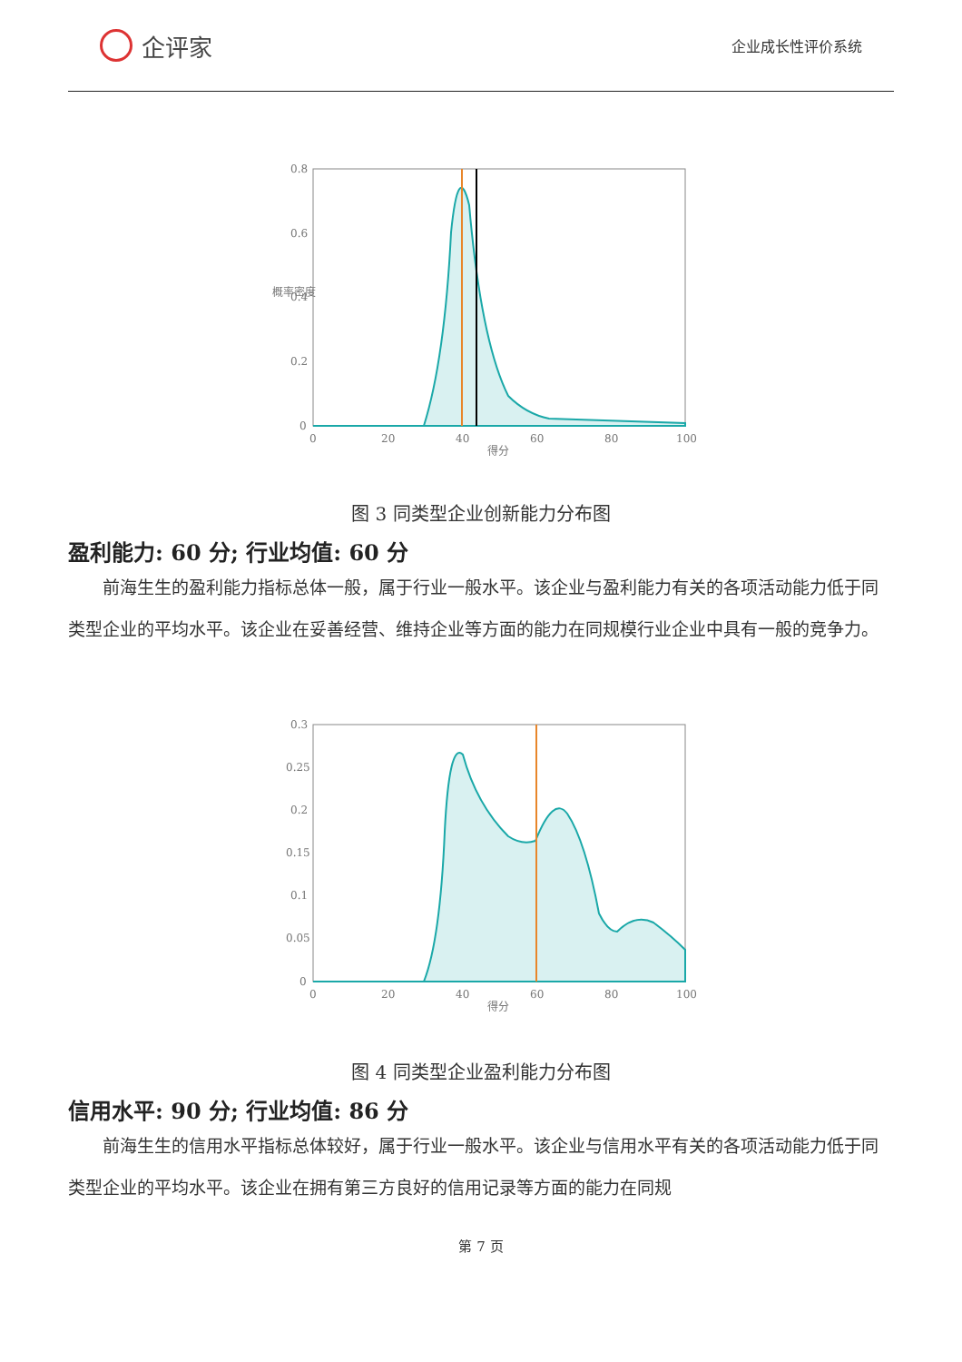企评家
企业成长性评价系统
0.8
0.6
0.4
0.2
0
0
20
40
60
80
100
得分
概率密度
图 3 同类型企业创新能力分布图
盈利能力: 60 分; 行业均值: 60 分
前海生生的盈利能力指标总体一般，属于行业一般水平。该企业与盈利能力有关的各项活动能力低于同类型企业的平均水平。该企业在妥善经营、维持企业等方面的能力在同规模行业企业中具有一般的竞争力。
0.3
0.25
0.2
0.15
0.1
0.05
0
0
20
40
60
80
100
得分
图 4 同类型企业盈利能力分布图
信用水平: 90 分; 行业均值: 86 分
前海生生的信用水平指标总体较好，属于行业一般水平。该企业与信用水平有关的各项活动能力低于同类型企业的平均水平。该企业在拥有第三方良好的信用记录等方面的能力在同规
第 7 页